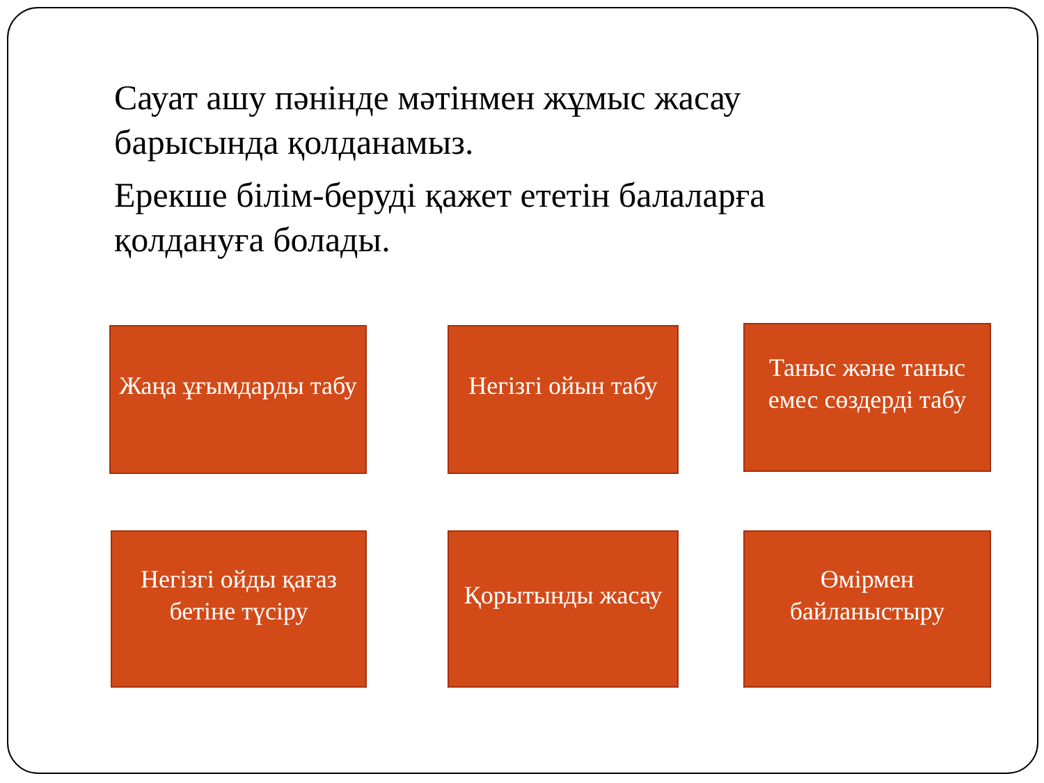Сауат ашу пәнінде мәтінмен жұмыс жасау барысында қолданамыз.
Ерекше білім-беруді қажет ететін балаларға қолдануға болады.
Жаңа ұғымдарды табу
Негізгі ойын табу
Таныс және таныс емес сөздерді табу
Негізгі ойды қағаз бетіне түсіру
Қорытынды жасау
Өмірмен байланыстыру